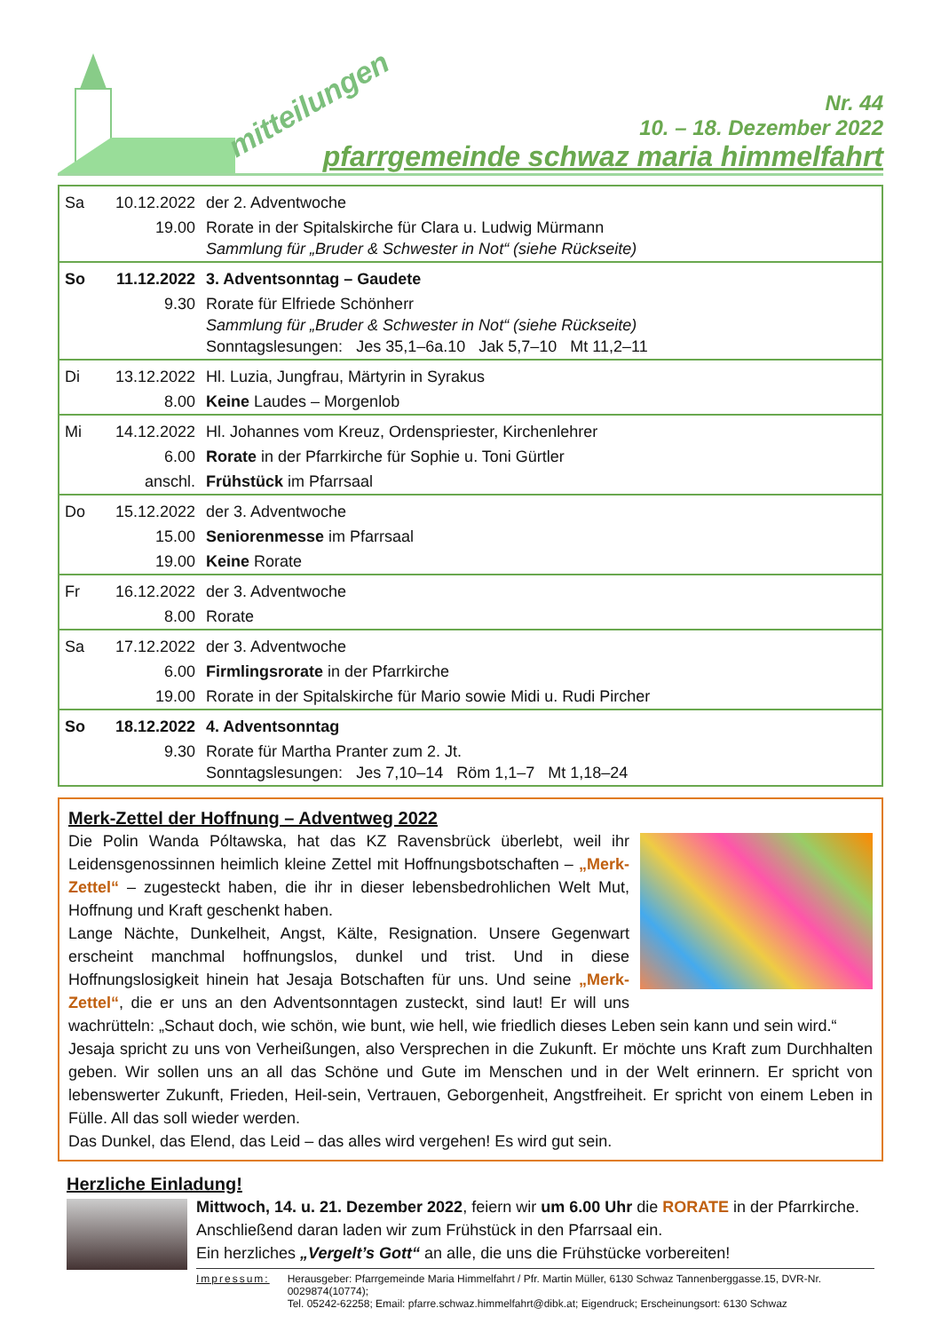mitteilungen
Nr. 44
10. – 18. Dezember 2022
pfarrgemeinde schwaz maria himmelfahrt
| Sa | 10.12.2022 | der 2. Adventwoche |
| | 19.00 | Rorate in der Spitalskirche für Clara u. Ludwig Mürmann Sammlung für „Bruder & Schwester in Not“ (siehe Rückseite) |
| So | 11.12.2022 | 3. Adventsonntag – Gaudete |
| | 9.30 | Rorate für Elfriede Schönherr Sammlung für „Bruder & Schwester in Not“ (siehe Rückseite) Sonntagslesungen: Jes 35,1–6a.10 Jak 5,7–10 Mt 11,2–11 |
| Di | 13.12.2022 | Hl. Luzia, Jungfrau, Märtyrin in Syrakus |
| | 8.00 | Keine Laudes – Morgenlob |
| Mi | 14.12.2022 | Hl. Johannes vom Kreuz, Ordenspriester, Kirchenlehrer |
| | 6.00 | Rorate in der Pfarrkirche für Sophie u. Toni Gürtler |
| | anschl. | Frühstück im Pfarrsaal |
| Do | 15.12.2022 | der 3. Adventwoche |
| | 15.00 | Seniorenmesse im Pfarrsaal |
| | 19.00 | Keine Rorate |
| Fr | 16.12.2022 | der 3. Adventwoche |
| | 8.00 | Rorate |
| Sa | 17.12.2022 | der 3. Adventwoche |
| | 6.00 | Firmlingsrorate in der Pfarrkirche |
| | 19.00 | Rorate in der Spitalskirche für Mario sowie Midi u. Rudi Pircher |
| So | 18.12.2022 | 4. Adventsonntag |
| | 9.30 | Rorate für Martha Pranter zum 2. Jt. Sonntagslesungen: Jes 7,10–14 Röm 1,1–7 Mt 1,18–24 |
Merk-Zettel der Hoffnung – Adventweg 2022
Die Polin Wanda Póltawska, hat das KZ Ravensbrück überlebt, weil ihr Leidensgenossinnen heimlich kleine Zettel mit Hoffnungsbotschaften – „Merk-Zettel“ – zugesteckt haben, die ihr in dieser lebensbedrohlichen Welt Mut, Hoffnung und Kraft geschenkt haben.
Lange Nächte, Dunkelheit, Angst, Kälte, Resignation. Unsere Gegenwart erscheint manchmal hoffnungslos, dunkel und trist. Und in diese Hoffnungslosigkeit hinein hat Jesaja Botschaften für uns. Und seine „Merk-Zettel“, die er uns an den Adventsonntagen zusteckt, sind laut! Er will uns wachrütteln: „Schaut doch, wie schön, wie bunt, wie hell, wie friedlich dieses Leben sein kann und sein wird.“
Jesaja spricht zu uns von Verheißungen, also Versprechen in die Zukunft. Er möchte uns Kraft zum Durchhalten geben. Wir sollen uns an all das Schöne und Gute im Menschen und in der Welt erinnern. Er spricht von lebenswerter Zukunft, Frieden, Heil-sein, Vertrauen, Geborgenheit, Angstfreiheit. Er spricht von einem Leben in Fülle. All das soll wieder werden.
Das Dunkel, das Elend, das Leid – das alles wird vergehen! Es wird gut sein.
Herzliche Einladung!
Mittwoch, 14. u. 21. Dezember 2022, feiern wir um 6.00 Uhr die RORATE in der Pfarrkirche. Anschließend daran laden wir zum Frühstück in den Pfarrsaal ein.
Ein herzliches „Vergelt’s Gott“ an alle, die uns die Frühstücke vorbereiten!
Impressum: Herausgeber: Pfarrgemeinde Maria Himmelfahrt / Pfr. Martin Müller, 6130 Schwaz Tannenberggasse.15, DVR-Nr. 0029874(10774);
Tel. 05242-62258; Email: pfarre.schwaz.himmelfahrt@dibk.at; Eigendruck; Erscheinungsort: 6130 Schwaz